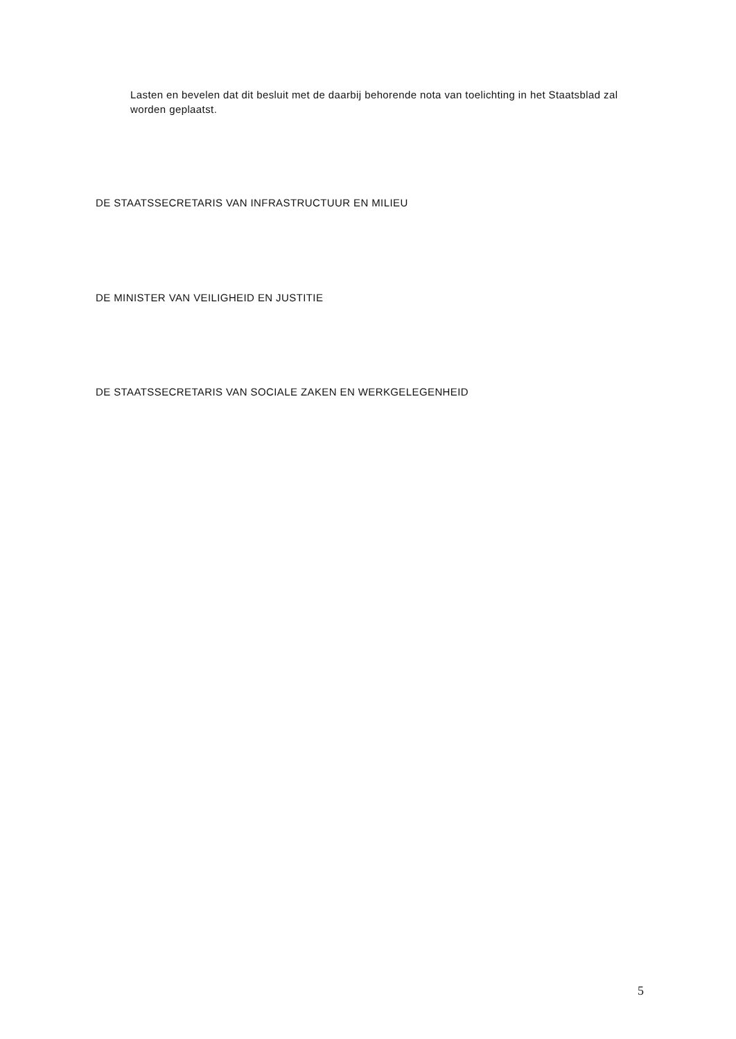Lasten en bevelen dat dit besluit met de daarbij behorende nota van toelichting in het Staatsblad zal worden geplaatst.
DE STAATSSECRETARIS VAN INFRASTRUCTUUR EN MILIEU
DE MINISTER VAN VEILIGHEID EN JUSTITIE
DE STAATSSECRETARIS VAN SOCIALE ZAKEN EN WERKGELEGENHEID
5